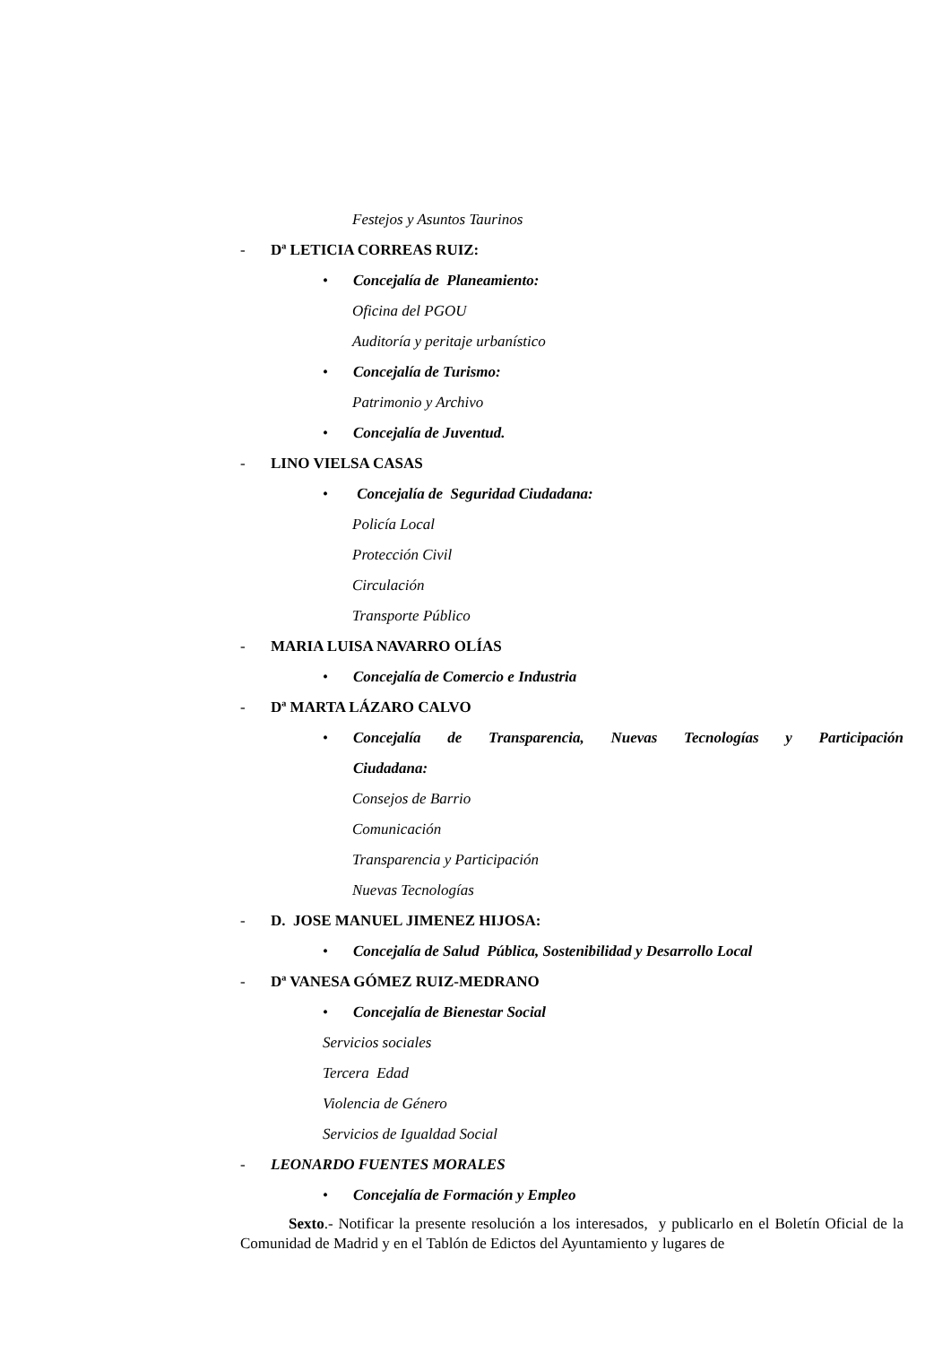Festejos y Asuntos Taurinos
- Dª LETICIA CORREAS RUIZ:
• Concejalía de Planeamiento:
Oficina del PGOU
Auditoría y peritaje urbanístico
• Concejalía de Turismo:
Patrimonio y Archivo
• Concejalía de Juventud.
- LINO VIELSA CASAS
• Concejalía de Seguridad Ciudadana:
Policía Local
Protección Civil
Circulación
Transporte Público
- MARIA LUISA NAVARRO OLÍAS
• Concejalía de Comercio e Industria
- Dª MARTA LÁZARO CALVO
• Concejalía de Transparencia, Nuevas Tecnologías y Participación
Ciudadana:
Consejos de Barrio
Comunicación
Transparencia y Participación
Nuevas Tecnologías
- D. JOSE MANUEL JIMENEZ HIJOSA:
• Concejalía de Salud Pública, Sostenibilidad y Desarrollo Local
- Dª VANESA GÓMEZ RUIZ-MEDRANO
• Concejalía de Bienestar Social
Servicios sociales
Tercera Edad
Violencia de Género
Servicios de Igualdad Social
- LEONARDO FUENTES MORALES
• Concejalía de Formación y Empleo
Sexto.- Notificar la presente resolución a los interesados, y publicarlo en el Boletín Oficial de la Comunidad de Madrid y en el Tablón de Edictos del Ayuntamiento y lugares de